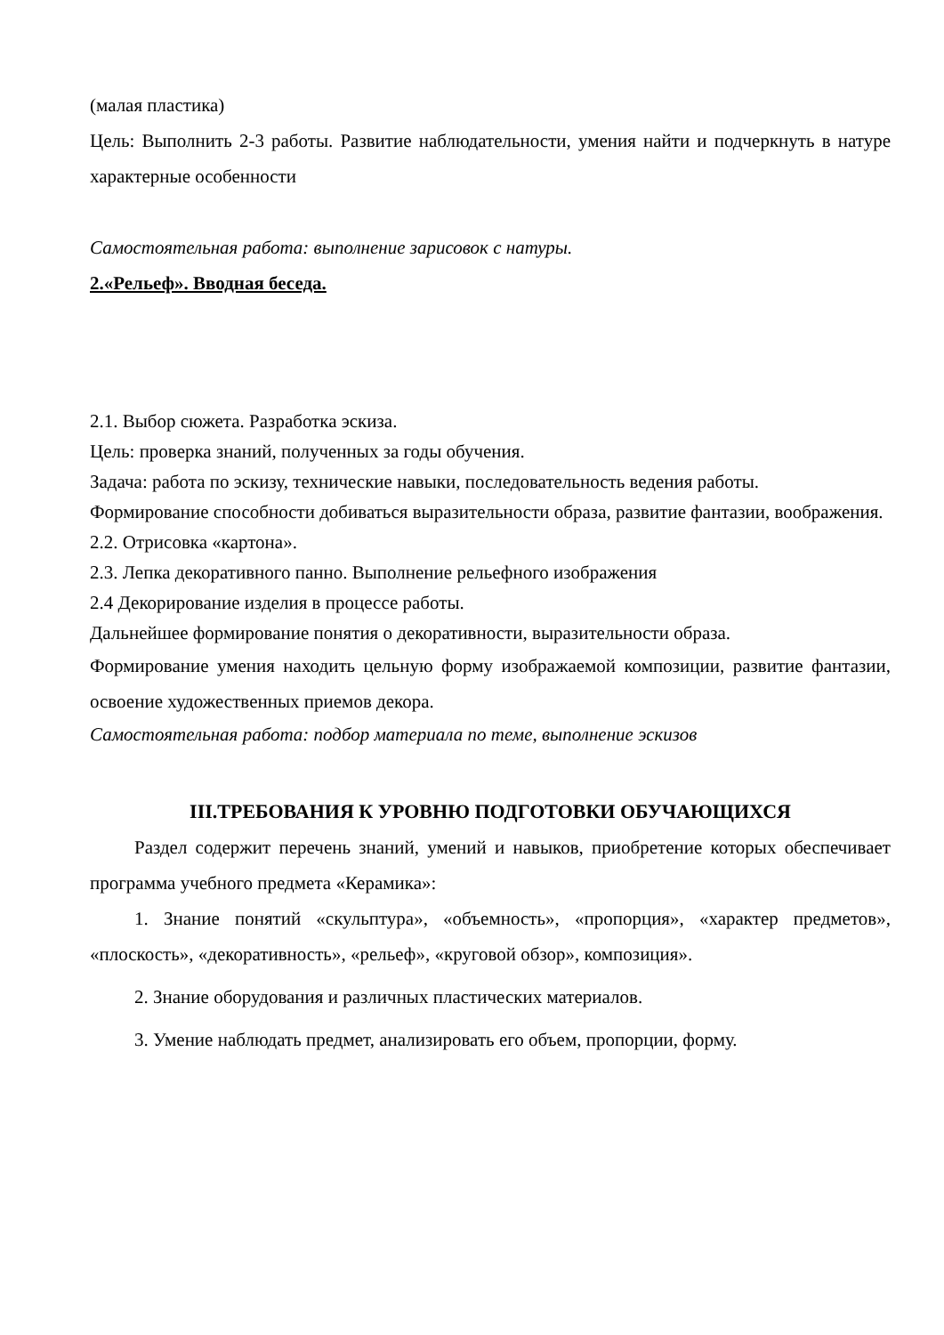(малая пластика)
Цель: Выполнить 2-3 работы. Развитие наблюдательности, умения найти и подчеркнуть в натуре характерные особенности
Самостоятельная работа: выполнение зарисовок с натуры.
2.«Рельеф». Вводная беседа.
2.1. Выбор сюжета. Разработка эскиза.
Цель: проверка знаний, полученных за годы обучения.
Задача: работа по эскизу, технические навыки, последовательность ведения работы.
Формирование способности добиваться выразительности образа, развитие фантазии, воображения.
2.2. Отрисовка «картона».
2.3. Лепка декоративного панно. Выполнение рельефного изображения
2.4 Декорирование изделия в процессе работы.
Дальнейшее формирование понятия о декоративности, выразительности образа.
Формирование умения находить цельную форму изображаемой композиции, развитие фантазии, освоение художественных приемов декора.
Самостоятельная работа: подбор материала по теме, выполнение эскизов
III.ТРЕБОВАНИЯ К УРОВНЮ ПОДГОТОВКИ ОБУЧАЮЩИХСЯ
Раздел содержит перечень знаний, умений и навыков, приобретение которых обеспечивает программа учебного предмета «Керамика»:
1. Знание понятий «скульптура», «объемность», «пропорция», «характер предметов», «плоскость», «декоративность», «рельеф», «круговой обзор», композиция».
2. Знание оборудования и различных пластических материалов.
3. Умение наблюдать предмет, анализировать его объем, пропорции, форму.